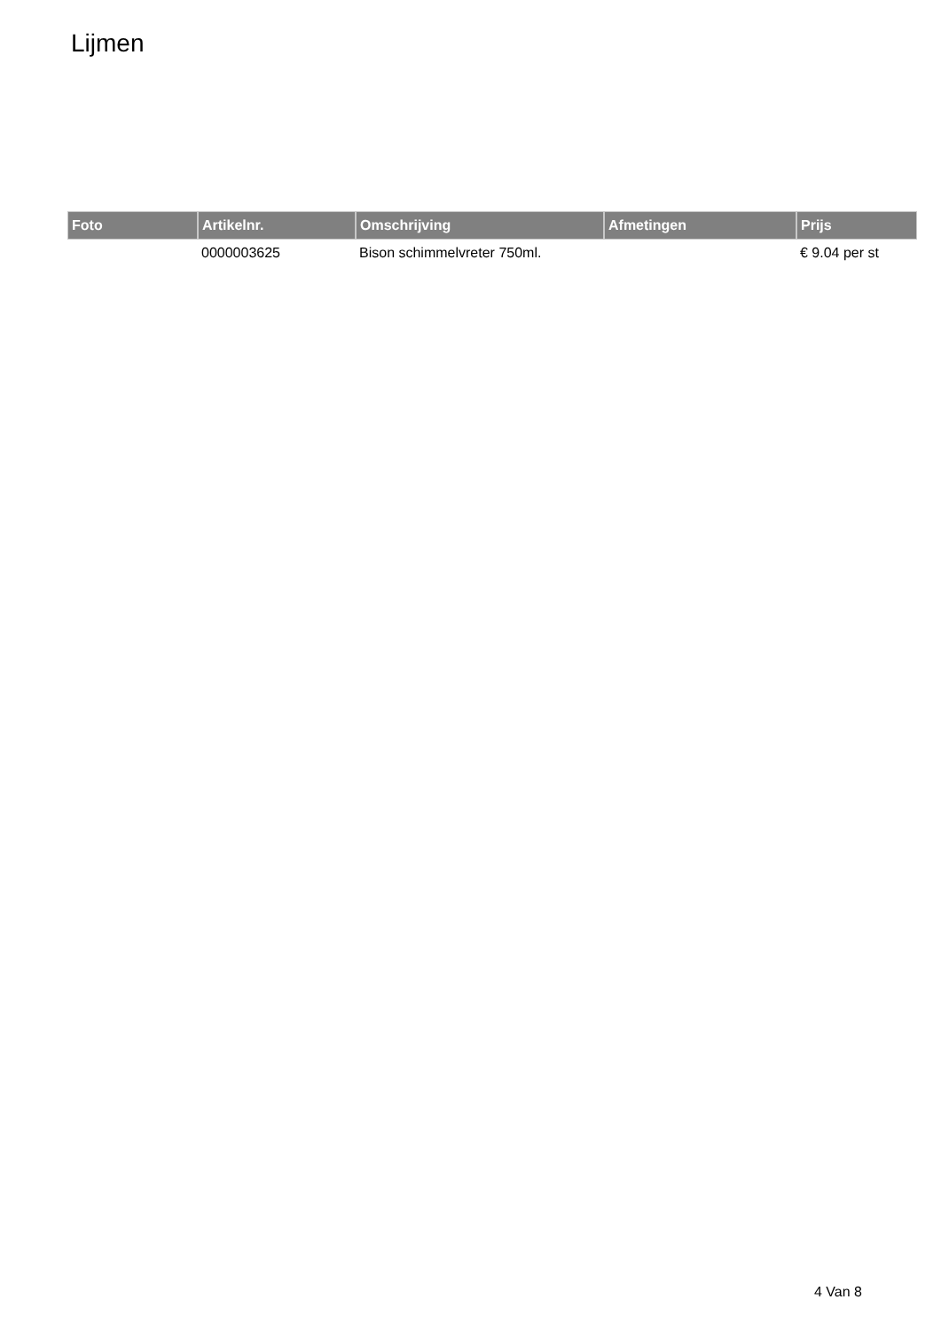Lijmen
| Foto | Artikelnr. | Omschrijving | Afmetingen | Prijs |
| --- | --- | --- | --- | --- |
| | 0000003625 | Bison schimmelvreter 750ml. | | € 9.04 per st |
4 Van 8